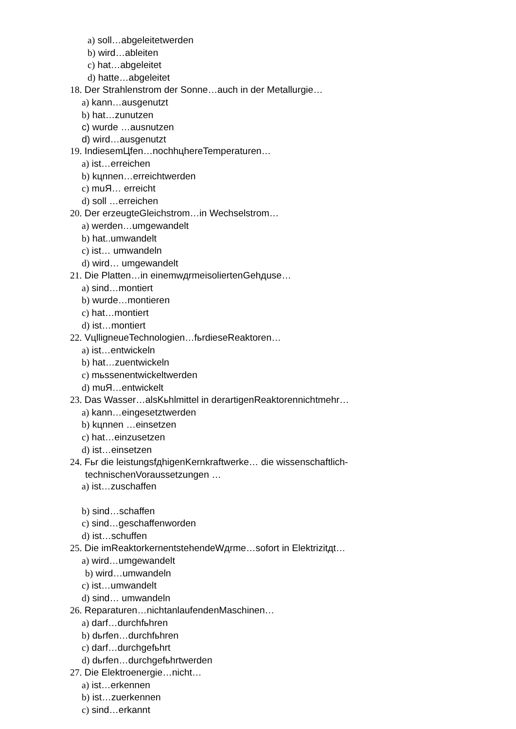a) soll…abgeleitetwerden
b) wird…ableiten
c) hat…abgeleitet
d) hatte…abgeleitet
18. Der Strahlenstrom der Sonne…auch in der Metallurgie…
a) kann…ausgenutzt
b) hat…zunutzen
c) wurde …ausnutzen
d) wird…ausgenutzt
19. IndiesemЦfen…nochhцhereTemperaturen…
a) ist…erreichen
b) kцnnen…erreichtwerden
c) muЯ… erreicht
d) soll …erreichen
20. Der erzeugteGleichstrom…in Wechselstrom…
a) werden…umgewandelt
b) hat..umwandelt
c) ist… umwandeln
d) wird… umgewandelt
21. Die Platten…in einemwдrmeisoliertenGehдuse…
a) sind…montiert
b) wurde…montieren
c) hat…montiert
d) ist…montiert
22. VцlligneueTechnologien…fьrdieseReaktoren…
a) ist…entwickeln
b) hat…zuentwickeln
c) mьssenentwickeltwerden
d) muЯ…entwickelt
23. Das Wasser…alsKьhlmittel in derartigenReaktorennichtmehr…
a) kann…eingesetztwerden
b) kцnnen …einsetzen
c) hat…einzusetzen
d) ist…einsetzen
24. Fьr die leistungsfдhigenKernkraftwerke… die wissenschaftlich-
technischenVoraussetzungen …
a) ist…zuschaffen
b) sind…schaffen
c) sind…geschaffenworden
d) ist…schuffen
25. Die imReaktorkernentstehendeWдrme…sofort in Elektrizitдt…
a) wird…umgewandelt
b) wird…umwandeln
c) ist…umwandelt
d) sind… umwandeln
26. Reparaturen…nichtanlaufendenMaschinen…
a) darf…durchfьhren
b) dьrfen…durchfьhren
c) darf…durchgefьhrt
d) dьrfen…durchgefьhrtwerden
27. Die Elektroenergie…nicht…
a) ist…erkennen
b) ist…zuerkennen
c) sind…erkannt